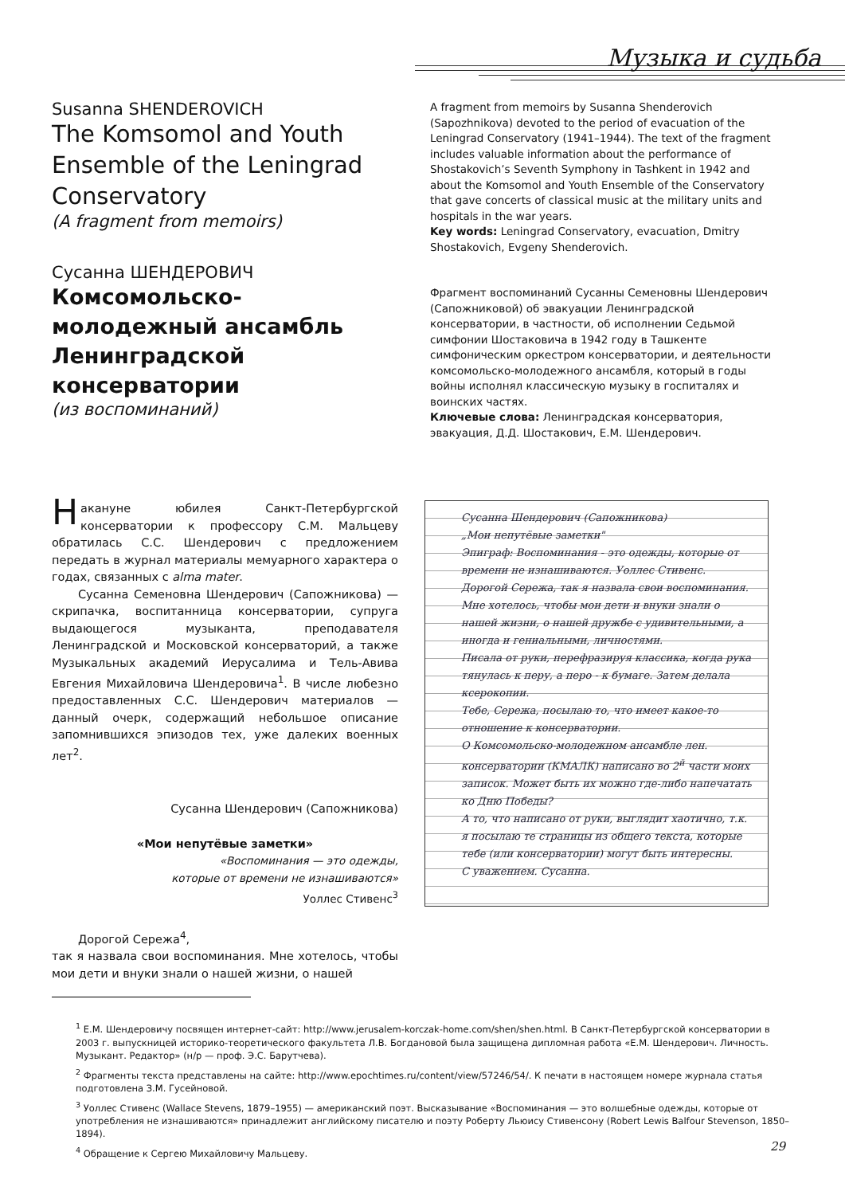Музыка и судьба
Susanna SHENDEROVICH
The Komsomol and Youth Ensemble of the Leningrad Conservatory
(A fragment from memoirs)
Сусанна ШЕНДЕРОВИЧ
Комсомольско-молодежный ансамбль Ленинградской консерватории
(из воспоминаний)
A fragment from memoirs by Susanna Shenderovich (Sapozhnikova) devoted to the period of evacuation of the Leningrad Conservatory (1941–1944). The text of the fragment includes valuable information about the performance of Shostakovich’s Seventh Symphony in Tashkent in 1942 and about the Komsomol and Youth Ensemble of the Conservatory that gave concerts of classical music at the military units and hospitals in the war years.
Key words: Leningrad Conservatory, evacuation, Dmitry Shostakovich, Evgeny Shenderovich.
Фрагмент воспоминаний Сусанны Семеновны Шендерович (Сапожниковой) об эвакуации Ленинградской консерватории, в частности, об исполнении Седьмой симфонии Шостаковича в 1942 году в Ташкенте симфоническим оркестром консерватории, и деятельности комсомольско-молодежного ансамбля, который в годы войны исполнял классическую музыку в госпиталях и воинских частях.
Ключевые слова: Ленинградская консерватория, эвакуация, Д.Д. Шостакович, Е.М. Шендерович.
Накануне юбилея Санкт-Петербургской консерватории к профессору С.М. Мальцеву обратилась С.С. Шендерович с предложением передать в журнал материалы мемуарного характера о годах, связанных с alma mater.
Сусанна Семеновна Шендерович (Сапожникова) — скрипачка, воспитанница консерватории, супруга выдающегося музыканта, преподавателя Ленинградской и Московской консерваторий, а также Музыкальных академий Иерусалима и Тель-Авива Евгения Михайловича Шендеровича<sup>1</sup>. В числе любезно предоставленных С.С. Шендерович материалов — данный очерк, содержащий небольшое описание запомнившихся эпизодов тех, уже далеких военных лет<sup>2</sup>.
Сусанна Шендерович (Сапожникова)
«Мои непутёвые заметки»
«Воспоминания — это одежды,
которые от времени не изнашиваются»
Уоллес Стивенс<sup>3</sup>
Дорогой Сережа<sup>4</sup>,
так я назвала свои воспоминания. Мне хотелось, чтобы мои дети и внуки знали о нашей жизни, о нашей
Сусанна Шендерович (Сапожникова)
„Мои непутёвые заметки"
Эпиграф: Воспоминания - это одежды, которые от времени не изнашиваются. Уоллес Стивенс.
Дорогой Сережа, так я назвала свои воспоминания. Мне хотелось, чтобы мои дети и внуки знали о нашей жизни, о нашей дружбе с удивительными, а иногда и гениальными, личностями.
Писала от руки, перефразируя классика, когда рука тянулась к перу, а перо - к бумаге. Затем делала ксерокопии.
Тебе, Сережа, посылаю то, что имеет какое-то отношение к консерватории.
О Комсомольско-молодежном ансамбле лен. консерватории (КМАЛК) написано во 2<sup>й</sup> части моих записок. Может быть их можно где-либо напечатать ко Дню Победы?
А то, что написано от руки, выглядит хаотично, т.к. я посылаю те страницы из общего текста, которые тебе (или консерватории) могут быть интересны.
С уважением. Сусанна.
<sup>1</sup> Е.М. Шендеровичу посвящен интернет-сайт: http://www.jerusalem-korczak-home.com/shen/shen.html. В Санкт-Петербургской консерватории в 2003 г. выпускницей историко-теоретического факультета Л.В. Богдановой была защищена дипломная работа «Е.М. Шендерович. Личность. Музыкант. Редактор» (н/р — проф. Э.С. Барутчева).
<sup>2</sup> Фрагменты текста представлены на сайте: http://www.epochtimes.ru/content/view/57246/54/. К печати в настоящем номере журнала статья подготовлена З.М. Гусейновой.
<sup>3</sup> Уоллес Стивенс (Wallace Stevens, 1879–1955) — американский поэт. Высказывание «Воспоминания — это волшебные одежды, которые от употребления не изнашиваются» принадлежит английскому писателю и поэту Роберту Льюису Стивенсону (Robert Lewis Balfour Stevenson, 1850–1894).
<sup>4</sup> Обращение к Сергею Михайловичу Мальцеву.
29